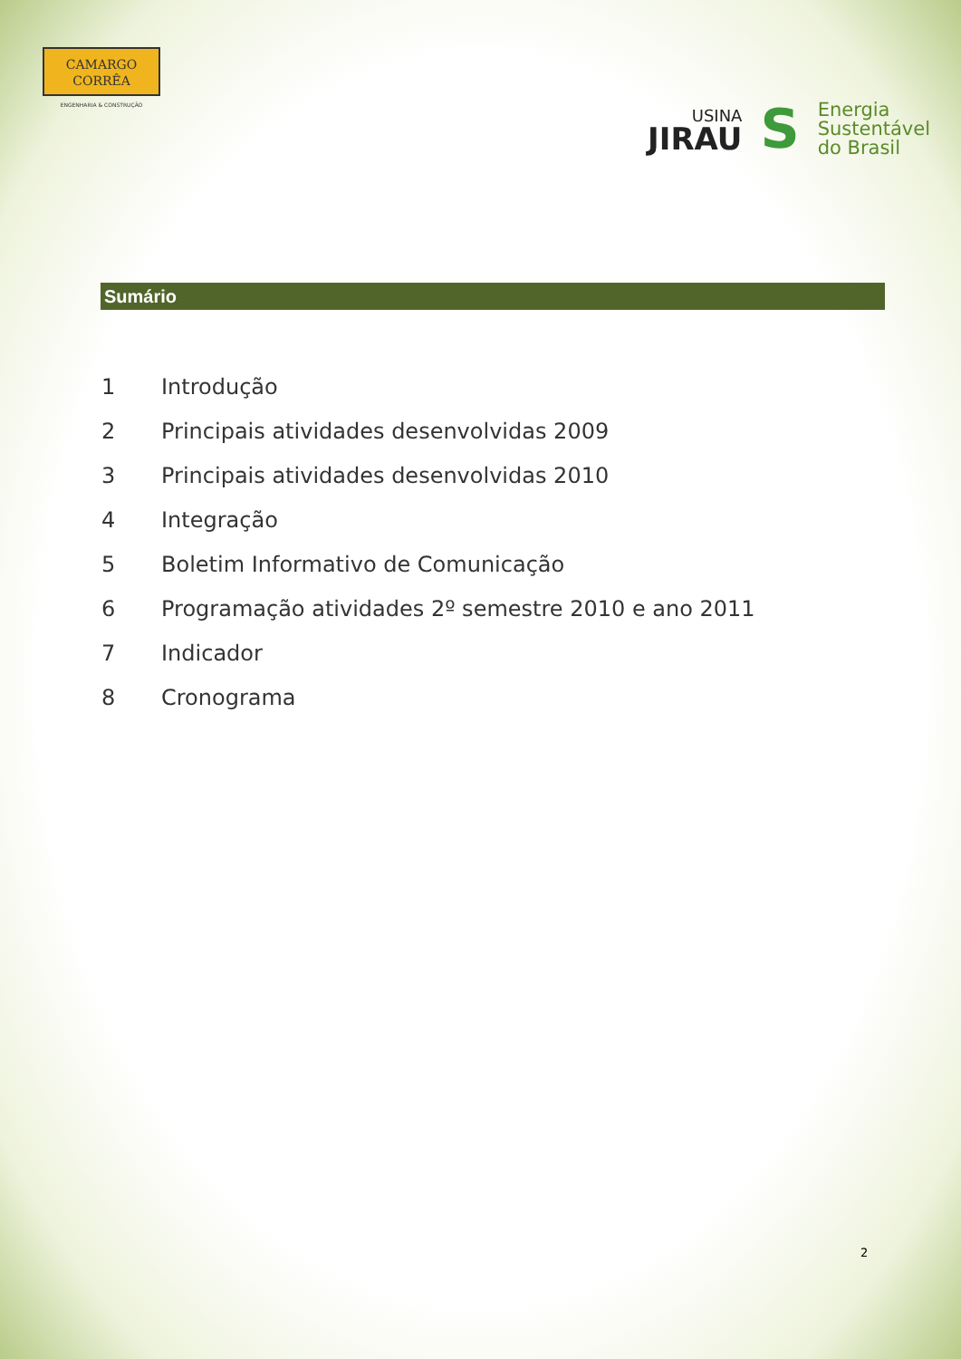CAMARGO
CORRÊA
ENGENHARIA & CONSTRUÇÃO
USINA
JIRAU
S
Energia
Sustentável
do Brasil
Sumário
1 Introdução
2 Principais atividades desenvolvidas 2009
3 Principais atividades desenvolvidas 2010
4 Integração
5 Boletim Informativo de Comunicação
6 Programação atividades 2º semestre 2010 e ano 2011
7 Indicador
8 Cronograma
2